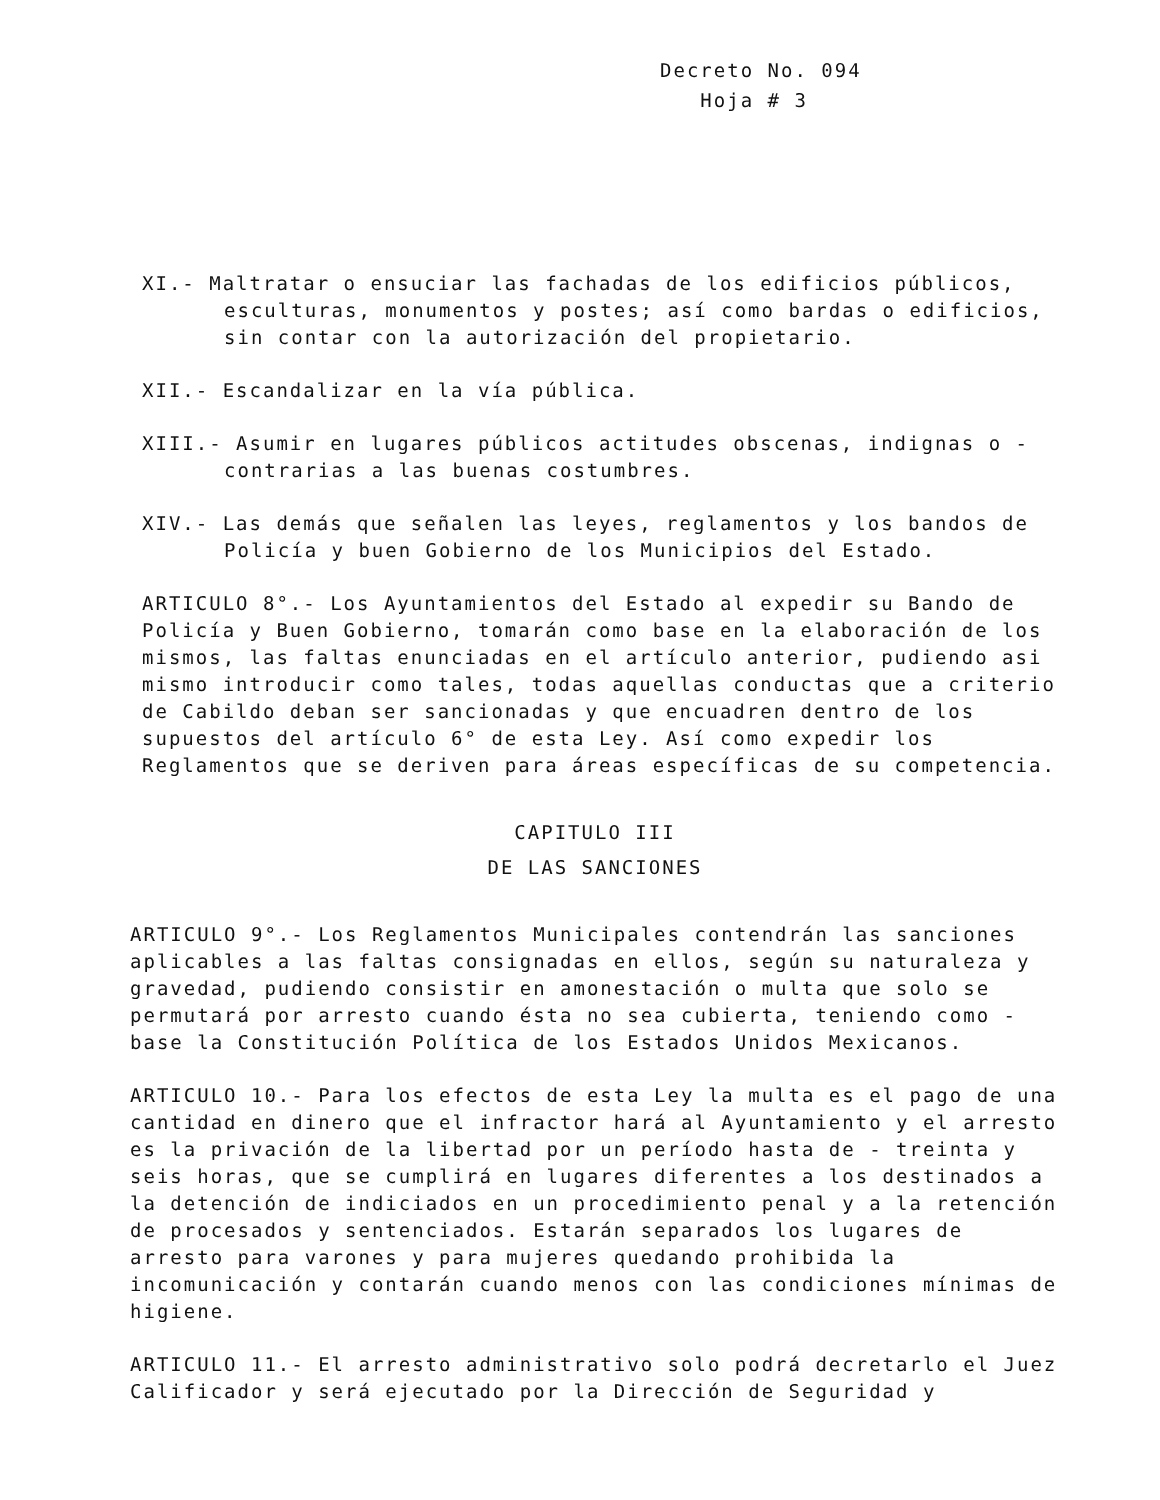Decreto No. 094
Hoja # 3
XI.- Maltratar o ensuciar las fachadas de los edificios públicos, esculturas, monumentos y postes; así como bardas o edificios, sin contar con la autorización del propietario.
XII.- Escandalizar en la vía pública.
XIII.- Asumir en lugares públicos actitudes obscenas, indignas o - contrarias a las buenas costumbres.
XIV.- Las demás que señalen las leyes, reglamentos y los bandos de Policía y buen Gobierno de los Municipios del Estado.
ARTICULO 8°.- Los Ayuntamientos del Estado al expedir su Bando de Policía y Buen Gobierno, tomarán como base en la elaboración de los mismos, las faltas enunciadas en el artículo anterior, pudiendo asi mismo introducir como tales, todas aquellas conductas que a criterio de Cabildo deban ser sancionadas y que encuadren dentro de los supuestos del artículo 6° de esta Ley. Así como expedir los Reglamentos que se deriven para áreas específicas de su competencia.
CAPITULO III
DE LAS SANCIONES
ARTICULO 9°.- Los Reglamentos Municipales contendrán las sanciones aplicables a las faltas consignadas en ellos, según su naturaleza y gravedad, pudiendo consistir en amonestación o multa que solo se permutará por arresto cuando ésta no sea cubierta, teniendo como - base la Constitución Política de los Estados Unidos Mexicanos.
ARTICULO 10.- Para los efectos de esta Ley la multa es el pago de una cantidad en dinero que el infractor hará al Ayuntamiento y el arresto es la privación de la libertad por un período hasta de - treinta y seis horas, que se cumplirá en lugares diferentes a los destinados a la detención de indiciados en un procedimiento penal y a la retención de procesados y sentenciados. Estarán separados los lugares de arresto para varones y para mujeres quedando prohibida la incomunicación y contarán cuando menos con las condiciones mínimas de higiene.
ARTICULO 11.- El arresto administrativo solo podrá decretarlo el Juez Calificador y será ejecutado por la Dirección de Seguridad y